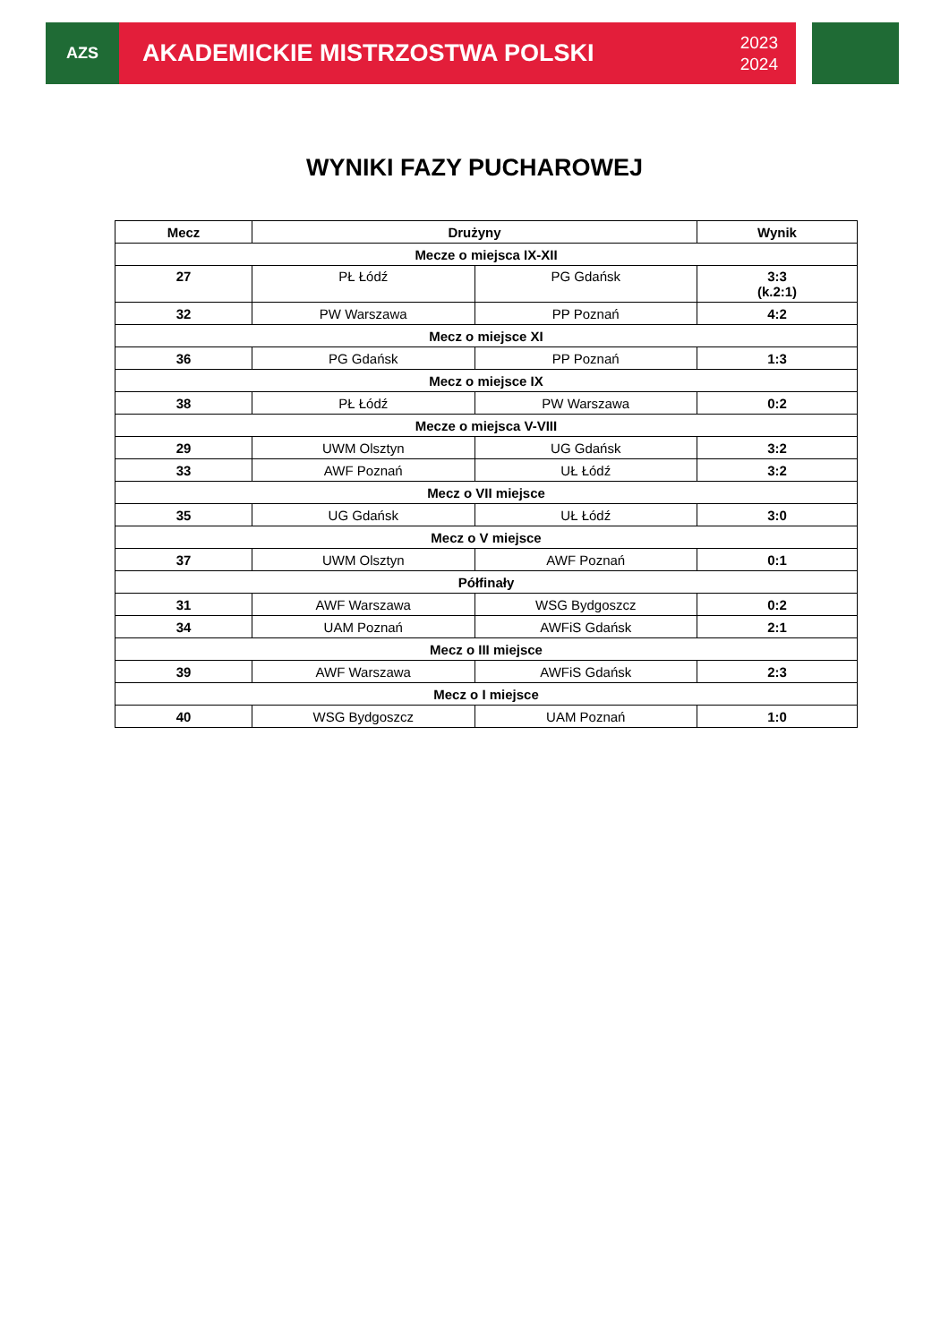AZS
AKADEMICKIE MISTRZOSTWA POLSKI 2023
2024
WYNIKI FAZY PUCHAROWEJ
| Mecz | Drużyny | | Wynik |
| --- | --- | --- | --- |
| Mecze o miejsca IX-XII | | | |
| 27 | PŁ Łódź | PG Gdańsk | 3:3 (k.2:1) |
| 32 | PW Warszawa | PP Poznań | 4:2 |
| Mecz o miejsce XI | | | |
| 36 | PG Gdańsk | PP Poznań | 1:3 |
| Mecz o miejsce IX | | | |
| 38 | PŁ Łódź | PW Warszawa | 0:2 |
| Mecze o miejsca V-VIII | | | |
| 29 | UWM Olsztyn | UG Gdańsk | 3:2 |
| 33 | AWF Poznań | UŁ Łódź | 3:2 |
| Mecz o VII miejsce | | | |
| 35 | UG Gdańsk | UŁ Łódź | 3:0 |
| Mecz o V miejsce | | | |
| 37 | UWM Olsztyn | AWF Poznań | 0:1 |
| Półfinały | | | |
| 31 | AWF Warszawa | WSG Bydgoszcz | 0:2 |
| 34 | UAM Poznań | AWFiS Gdańsk | 2:1 |
| Mecz o III miejsce | | | |
| 39 | AWF Warszawa | AWFiS Gdańsk | 2:3 |
| Mecz o I miejsce | | | |
| 40 | WSG Bydgoszcz | UAM Poznań | 1:0 |